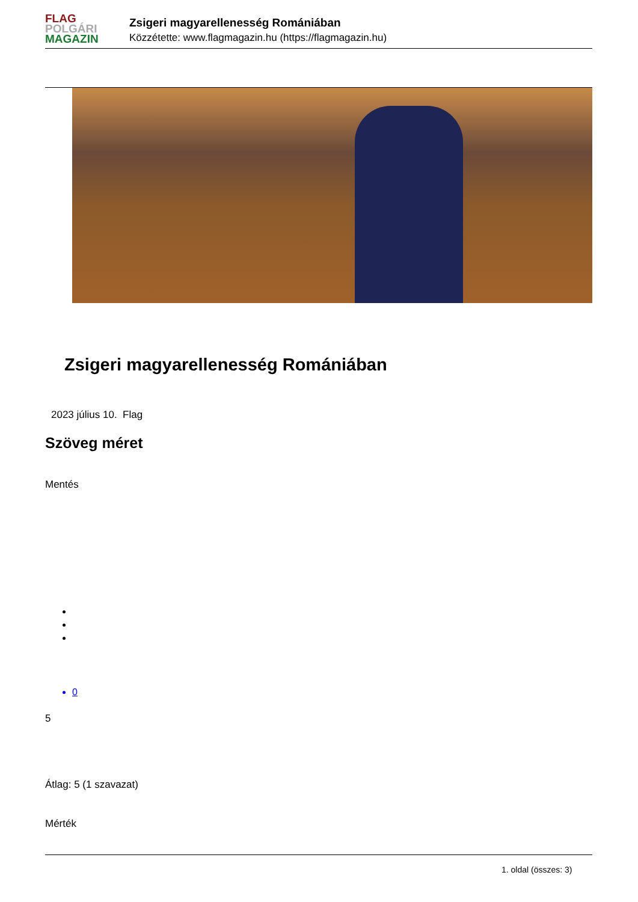FLAG
POLGÁRI
MAGAZIN
Zsigeri magyarellenesség Romániában
Közzétette: www.flagmagazin.hu (https://flagmagazin.hu)
Zsigeri magyarellenesség Romániában
2023 július 10. Flag
Szöveg méret
Mentés
0
5
Átlag: 5 (1 szavazat)
Mérték
1. oldal (összes: 3)